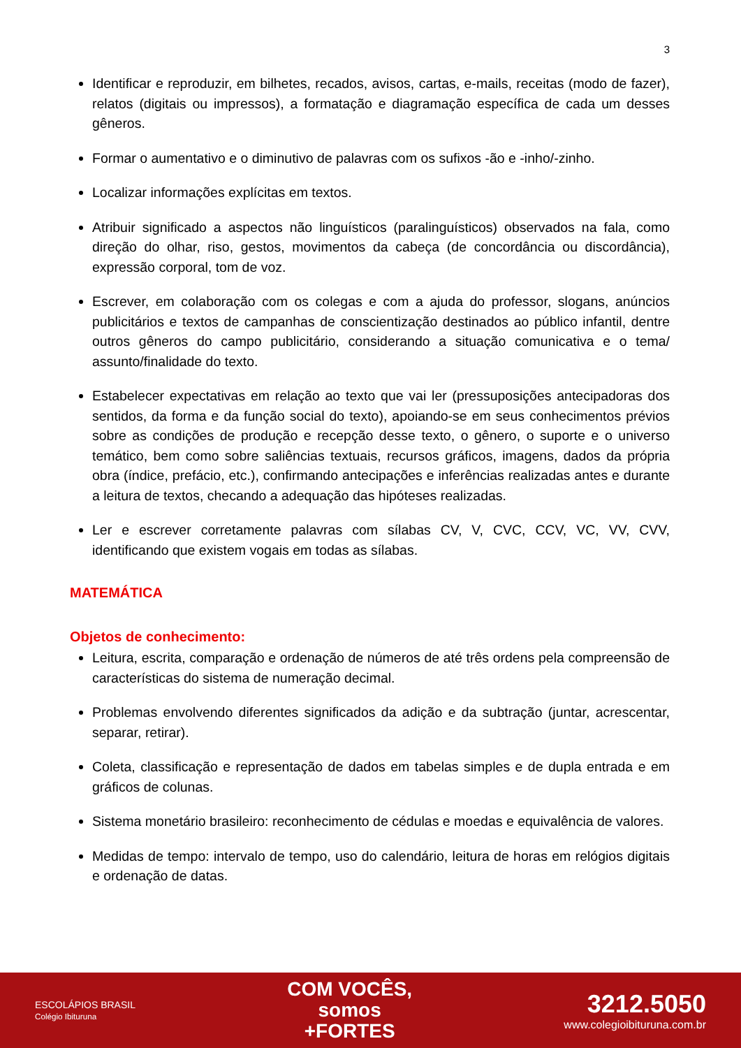3
Identificar e reproduzir, em bilhetes, recados, avisos, cartas, e-mails, receitas (modo de fazer), relatos (digitais ou impressos), a formatação e diagramação específica de cada um desses gêneros.
Formar o aumentativo e o diminutivo de palavras com os sufixos -ão e -inho/-zinho.
Localizar informações explícitas em textos.
Atribuir significado a aspectos não linguísticos (paralinguísticos) observados na fala, como direção do olhar, riso, gestos, movimentos da cabeça (de concordância ou discordância), expressão corporal, tom de voz.
Escrever, em colaboração com os colegas e com a ajuda do professor, slogans, anúncios publicitários e textos de campanhas de conscientização destinados ao público infantil, dentre outros gêneros do campo publicitário, considerando a situação comunicativa e o tema/ assunto/finalidade do texto.
Estabelecer expectativas em relação ao texto que vai ler (pressuposições antecipadoras dos sentidos, da forma e da função social do texto), apoiando-se em seus conhecimentos prévios sobre as condições de produção e recepção desse texto, o gênero, o suporte e o universo temático, bem como sobre saliências textuais, recursos gráficos, imagens, dados da própria obra (índice, prefácio, etc.), confirmando antecipações e inferências realizadas antes e durante a leitura de textos, checando a adequação das hipóteses realizadas.
Ler e escrever corretamente palavras com sílabas CV, V, CVC, CCV, VC, VV, CVV, identificando que existem vogais em todas as sílabas.
MATEMÁTICA
Objetos de conhecimento:
Leitura, escrita, comparação e ordenação de números de até três ordens pela compreensão de características do sistema de numeração decimal.
Problemas envolvendo diferentes significados da adição e da subtração (juntar, acrescentar, separar, retirar).
Coleta, classificação e representação de dados em tabelas simples e de dupla entrada e em gráficos de colunas.
Sistema monetário brasileiro: reconhecimento de cédulas e moedas e equivalência de valores.
Medidas de tempo: intervalo de tempo, uso do calendário, leitura de horas em relógios digitais e ordenação de datas.
ESCOLÁPIOS BRASIL
Colégio Ibituruna
COM VOCÊS,
somos
+FORTES
3212.5050
www.colegioibituruna.com.br